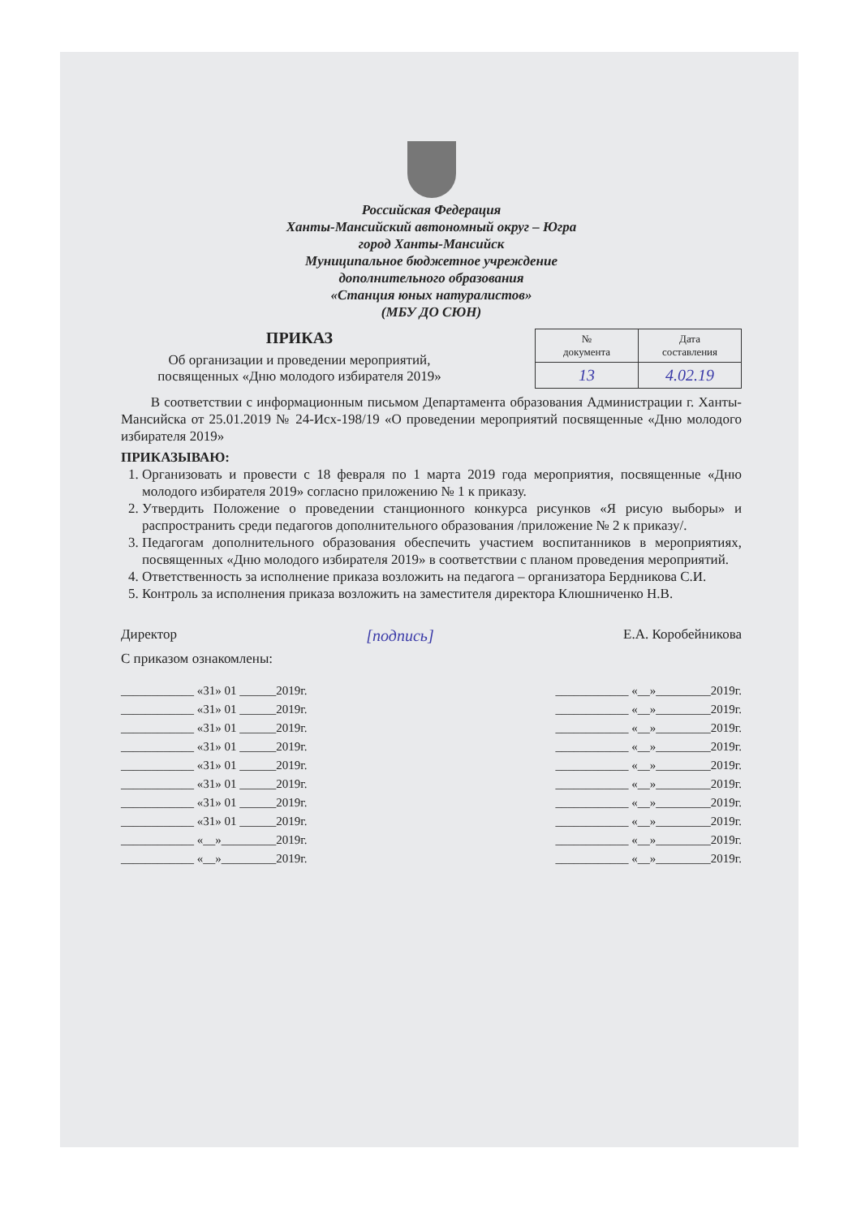Российская Федерация
Ханты-Мансийский автономный округ – Югра
город Ханты-Мансийск
Муниципальное бюджетное учреждение
дополнительного образования
«Станция юных натуралистов»
(МБУ ДО СЮН)
ПРИКАЗ
Об организации и проведении мероприятий,
посвященных «Дню молодого избирателя 2019»
| № документа | Дата составления |
| 13 | 4.02.19 |
В соответствии с информационным письмом Департамента образования Администрации г. Ханты-Мансийска от 25.01.2019 № 24-Исх-198/19 «О проведении мероприятий посвященные «Дню молодого избирателя 2019»
ПРИКАЗЫВАЮ:
1. Организовать и провести с 18 февраля по 1 марта 2019 года мероприятия, посвященные «Дню молодого избирателя 2019» согласно приложению № 1 к приказу.
2. Утвердить Положение о проведении станционного конкурса рисунков «Я рисую выборы» и распространить среди педагогов дополнительного образования /приложение № 2 к приказу/.
3. Педагогам дополнительного образования обеспечить участием воспитанников в мероприятиях, посвященных «Дню молодого избирателя 2019» в соответствии с планом проведения мероприятий.
4. Ответственность за исполнение приказа возложить на педагога – организатора Бердникова С.И.
5. Контроль за исполнения приказа возложить на заместителя директора Клюшниченко Н.В.
Директор [подпись] Е.А. Коробейникова
С приказом ознакомлены:
____________ «31» 01 ______2019г.
____________ «31» 01 ______2019г.
____________ «31» 01 ______2019г.
____________ «31» 01 ______2019г.
____________ «31» 01 ______2019г.
____________ «31» 01 ______2019г.
____________ «31» 01 ______2019г.
____________ «31» 01 ______2019г.
____________ «__»_________2019г.
____________ «__»_________2019г.
____________ «__»_________2019г.
____________ «__»_________2019г.
____________ «__»_________2019г.
____________ «__»_________2019г.
____________ «__»_________2019г.
____________ «__»_________2019г.
____________ «__»_________2019г.
____________ «__»_________2019г.
____________ «__»_________2019г.
____________ «__»_________2019г.